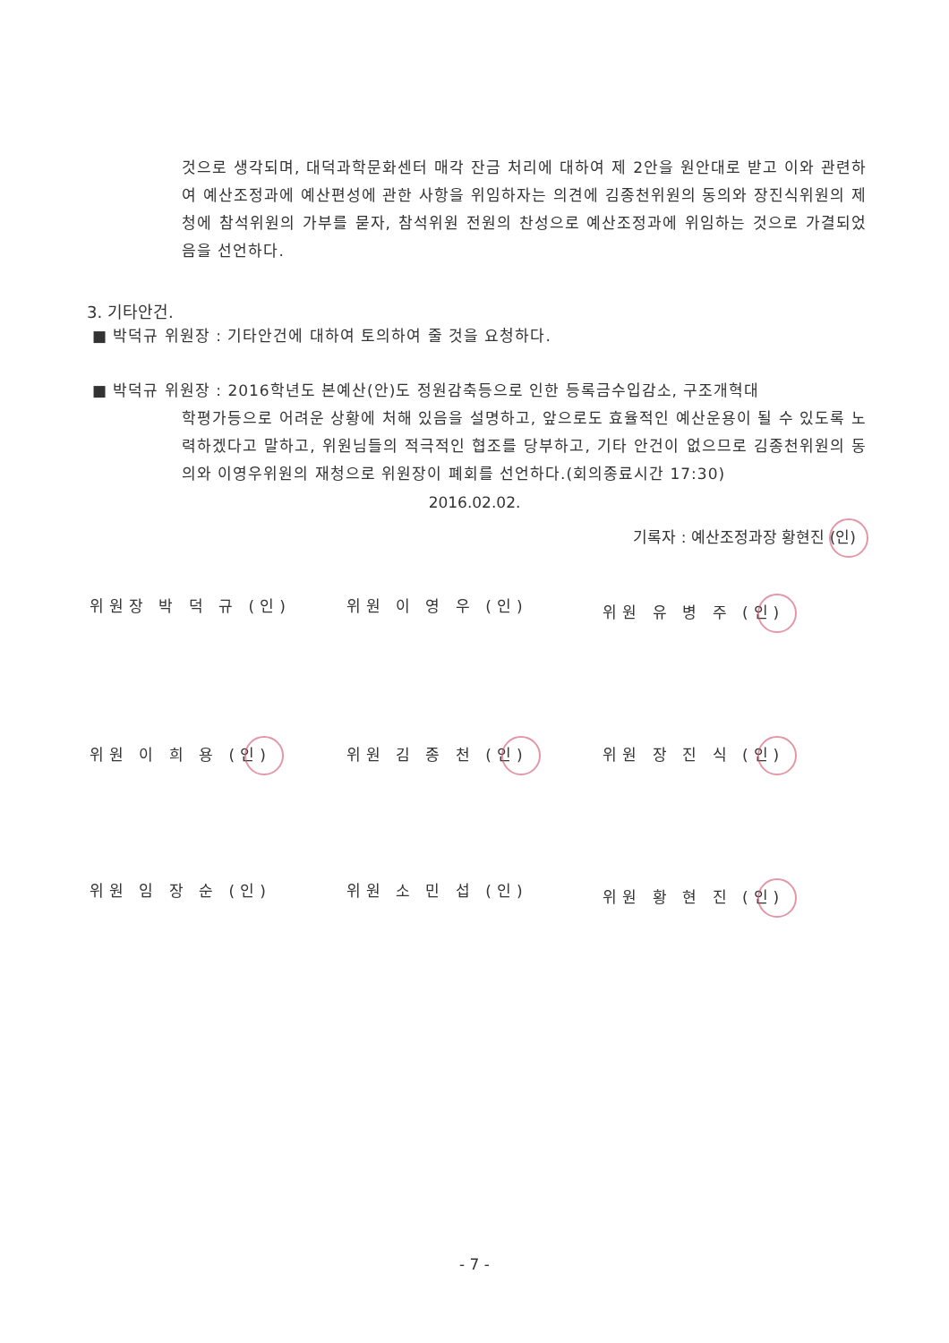것으로 생각되며, 대덕과학문화센터 매각 잔금 처리에 대하여 제 2안을 원안대로 받고 이와 관련하여 예산조정과에 예산편성에 관한 사항을 위임하자는 의견에 김종천위원의 동의와 장진식위원의 제청에 참석위원의 가부를 묻자, 참석위원 전원의 찬성으로 예산조정과에 위임하는 것으로 가결되었음을 선언하다.
3. 기타안건.
■ 박덕규 위원장 : 기타안건에 대하여 토의하여 줄 것을 요청하다.
■ 박덕규 위원장 : 2016학년도 본예산(안)도 정원감축등으로 인한 등록금수입감소, 구조개혁대
학평가등으로 어려운 상황에 처해 있음을 설명하고, 앞으로도 효율적인 예산운용이 될 수 있도록 노력하겠다고 말하고, 위원님들의 적극적인 협조를 당부하고, 기타 안건이 없으므로 김종천위원의 동의와 이영우위원의 재청으로 위원장이 폐회를 선언하다.(회의종료시간 17:30)
2016.02.02.
기록자 : 예산조정과장 황현진 (인)
위원장 박 덕 규 (인) 위원 이 영 우 (인) 위원 유 병 주 (인)
위원 이 희 용 (인) 위원 김 종 천 (인) 위원 장 진 식 (인)
위원 임 장 순 (인) 위원 소 민 섭 (인) 위원 황 현 진 (인)
- 7 -